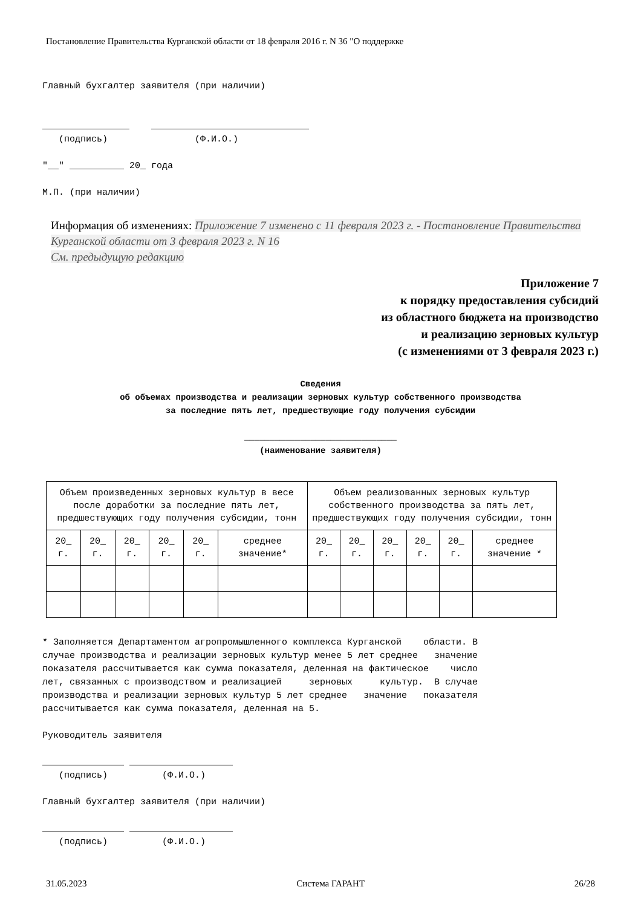Постановление Правительства Курганской области от 18 февраля 2016 г. N 36 "О поддержке
Главный бухгалтер заявителя (при наличии) ________________ _____________________________ (подпись) (Ф.И.О.) "__" __________ 20_ года М.П. (при наличии)
Информация об изменениях: Приложение 7 изменено с 11 февраля 2023 г. - Постановление Правительства Курганской области от 3 февраля 2023 г. N 16
См. предыдущую редакцию
Приложение 7
к порядку предоставления субсидий
из областного бюджета на производство
и реализацию зерновых культур
(с изменениями от 3 февраля 2023 г.)
Сведения
об объемах производства и реализации зерновых культур собственного производства
за последние пять лет, предшествующие году получения субсидии
______________________________
(наименование заявителя)
| Объем произведенных зерновых культур в весе после доработки за последние пять лет, предшествующих году получения субсидии, тонн | | | | | | Объем реализованных зерновых культур собственного производства за пять лет, предшествующих году получения субсидии, тонн | | | | | |
| --- | --- | --- | --- | --- | --- | --- | --- | --- | --- | --- | --- |
| 20_ г. | 20_ г. | 20_ г. | 20_ г. | 20_ г. | среднее значение* | 20_ г. | 20_ г. | 20_ г. | 20_ г. | 20_ г. | среднее значение * |
* Заполняется Департаментом агропромышленного комплекса Курганской области. В случае производства и реализации зерновых культур менее 5 лет среднее значение показателя рассчитывается как сумма показателя, деленная на фактическое число лет, связанных с производством и реализацией зерновых культур. В случае производства и реализации зерновых культур 5 лет среднее значение показателя рассчитывается как сумма показателя, деленная на 5. Руководитель заявителя _______________ ___________________ (подпись) (Ф.И.О.) Главный бухгалтер заявителя (при наличии) _______________ ___________________ (подпись) (Ф.И.О.)
31.05.2023 Система ГАРАНТ 26/28